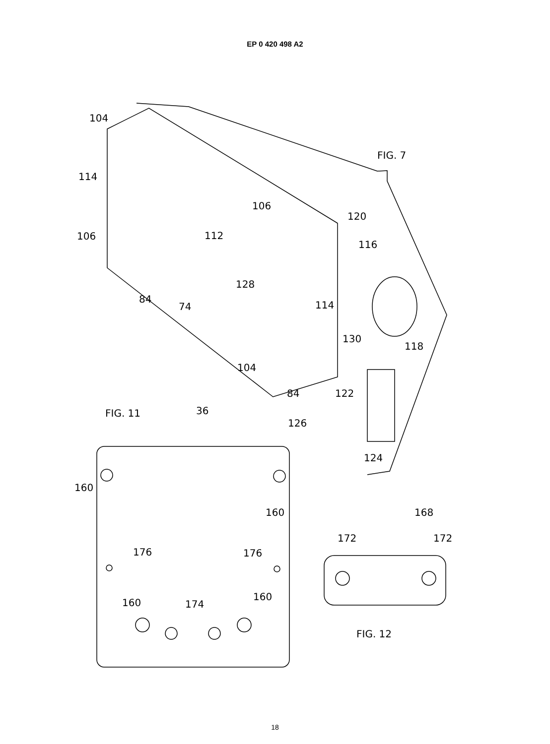EP 0 420 498 A2
FIG. 7
FIG. 11
FIG. 12
104
114
106
106
112
120
116
128
84
74
114
130
118
104
84
122
36
126
124
160
160
168
172
172
176
176
160
174
160
18